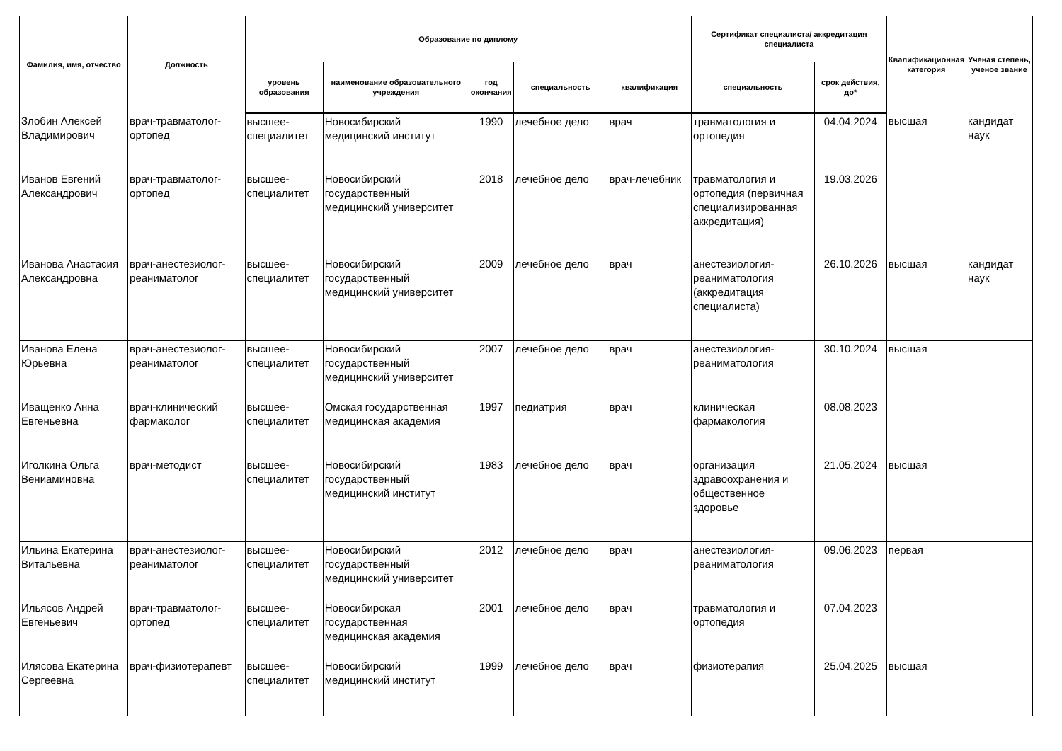| Фамилия, имя, отчество | Должность | Образование по диплому | | | | | Сертификат специалиста/ аккредитация специалиста | | Квалификационная категория | Ученая степень, ученое звание |
| --- | --- | --- | --- | --- | --- | --- | --- | --- | --- | --- |
| | | уровень образования | наименование образовательного учреждения | год окончания | специальность | квалификация | специальность | срок действия, до* | | |
| Злобин Алексей Владимирович | врач-травматолог-ортопед | высшее-специалитет | Новосибирский медицинский институт | 1990 | лечебное дело | врач | травматология и ортопедия | 04.04.2024 | высшая | кандидат наук |
| Иванов Евгений Александрович | врач-травматолог-ортопед | высшее-специалитет | Новосибирский государственный медицинский университет | 2018 | лечебное дело | врач-лечебник | травматология и ортопедия (первичная специализированная аккредитация) | 19.03.2026 | | |
| Иванова Анастасия Александровна | врач-анестезиолог-реаниматолог | высшее-специалитет | Новосибирский государственный медицинский университет | 2009 | лечебное дело | врач | анестезиология-реаниматология (аккредитация специалиста) | 26.10.2026 | высшая | кандидат наук |
| Иванова Елена Юрьевна | врач-анестезиолог-реаниматолог | высшее-специалитет | Новосибирский государственный медицинский университет | 2007 | лечебное дело | врач | анестезиология-реаниматология | 30.10.2024 | высшая | |
| Иващенко Анна Евгеньевна | врач-клинический фармаколог | высшее-специалитет | Омская государственная медицинская академия | 1997 | педиатрия | врач | клиническая фармакология | 08.08.2023 | | |
| Иголкина Ольга Вениаминовна | врач-методист | высшее-специалитет | Новосибирский государственный медицинский институт | 1983 | лечебное дело | врач | организация здравоохранения и общественное здоровье | 21.05.2024 | высшая | |
| Ильина Екатерина Витальевна | врач-анестезиолог-реаниматолог | высшее-специалитет | Новосибирский государственный медицинский университет | 2012 | лечебное дело | врач | анестезиология-реаниматология | 09.06.2023 | первая | |
| Ильясов Андрей Евгеньевич | врач-травматолог-ортопед | высшее-специалитет | Новосибирская государственная медицинская академия | 2001 | лечебное дело | врач | травматология и ортопедия | 07.04.2023 | | |
| Илясова Екатерина Сергеевна | врач-физиотерапевт | высшее-специалитет | Новосибирский медицинский институт | 1999 | лечебное дело | врач | физиотерапия | 25.04.2025 | высшая | |